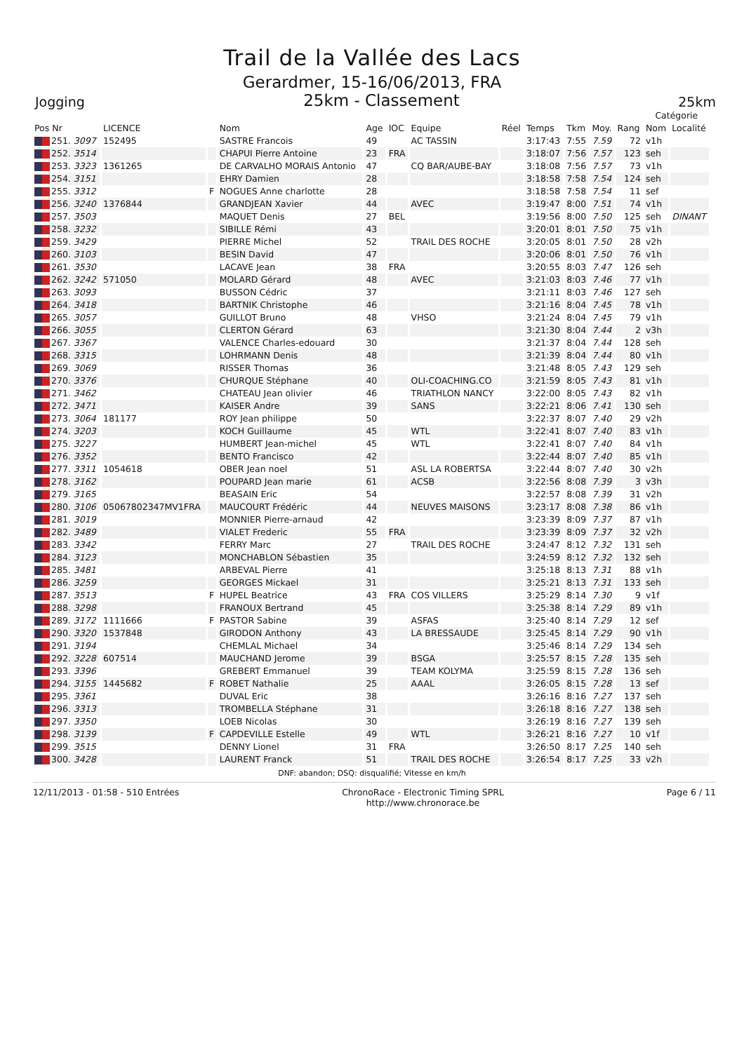Trail de la Vallée des Lacs
Gerardmer, 15-16/06/2013, FRA
Jogging 25km - Classement 25km
| | | | | | | | | | | | | Catégorie | | |
| --- | --- | --- | --- | --- | --- | --- | --- | --- | --- | --- | --- | --- | --- | --- |
| Pos Nr | LICENCE | | Nom | Age | IOC | Equipe | Réel | Temps | Tkm | Moy. | Rang | Nom | Localité | |
| 251. 3097 | 152495 | | SASTRE Francois | 49 | | AC TASSIN | | 3:17:43 | 7:55 | 7.59 | 72 | v1h | | |
| 252. 3514 | | | CHAPUI Pierre Antoine | 23 | FRA | | | 3:18:07 | 7:56 | 7.57 | 123 | seh | | |
| 253. 3323 | 1361265 | | DE CARVALHO MORAIS Antonio | 47 | | CQ BAR/AUBE-BAY | | 3:18:08 | 7:56 | 7.57 | 73 | v1h | | |
| 254. 3151 | | | EHRY Damien | 28 | | | | 3:18:58 | 7:58 | 7.54 | 124 | seh | | |
| 255. 3312 | | F | NOGUES Anne charlotte | 28 | | | | 3:18:58 | 7:58 | 7.54 | 11 | sef | | |
| 256. 3240 | 1376844 | | GRANDJEAN Xavier | 44 | | AVEC | | 3:19:47 | 8:00 | 7.51 | 74 | v1h | | |
| 257. 3503 | | | MAQUET Denis | 27 | BEL | | | 3:19:56 | 8:00 | 7.50 | 125 | seh | DINANT | |
| 258. 3232 | | | SIBILLE Rémi | 43 | | | | 3:20:01 | 8:01 | 7.50 | 75 | v1h | | |
| 259. 3429 | | | PIERRE Michel | 52 | | TRAIL DES ROCHE | | 3:20:05 | 8:01 | 7.50 | 28 | v2h | | |
| 260. 3103 | | | BESIN David | 47 | | | | 3:20:06 | 8:01 | 7.50 | 76 | v1h | | |
| 261. 3530 | | | LACAVE Jean | 38 | FRA | | | 3:20:55 | 8:03 | 7.47 | 126 | seh | | |
| 262. 3242 | 571050 | | MOLARD Gérard | 48 | | AVEC | | 3:21:03 | 8:03 | 7.46 | 77 | v1h | | |
| 263. 3093 | | | BUSSON Cédric | 37 | | | | 3:21:11 | 8:03 | 7.46 | 127 | seh | | |
| 264. 3418 | | | BARTNIK Christophe | 46 | | | | 3:21:16 | 8:04 | 7.45 | 78 | v1h | | |
| 265. 3057 | | | GUILLOT Bruno | 48 | | VHSO | | 3:21:24 | 8:04 | 7.45 | 79 | v1h | | |
| 266. 3055 | | | CLERTON Gérard | 63 | | | | 3:21:30 | 8:04 | 7.44 | 2 | v3h | | |
| 267. 3367 | | | VALENCE Charles-edouard | 30 | | | | 3:21:37 | 8:04 | 7.44 | 128 | seh | | |
| 268. 3315 | | | LOHRMANN Denis | 48 | | | | 3:21:39 | 8:04 | 7.44 | 80 | v1h | | |
| 269. 3069 | | | RISSER Thomas | 36 | | | | 3:21:48 | 8:05 | 7.43 | 129 | seh | | |
| 270. 3376 | | | CHURQUE Stéphane | 40 | | OLI-COACHING.CO | | 3:21:59 | 8:05 | 7.43 | 81 | v1h | | |
| 271. 3462 | | | CHATEAU Jean olivier | 46 | | TRIATHLON NANCY | | 3:22:00 | 8:05 | 7.43 | 82 | v1h | | |
| 272. 3471 | | | KAISER Andre | 39 | | SANS | | 3:22:21 | 8:06 | 7.41 | 130 | seh | | |
| 273. 3064 | 181177 | | ROY Jean philippe | 50 | | | | 3:22:37 | 8:07 | 7.40 | 29 | v2h | | |
| 274. 3203 | | | KOCH Guillaume | 45 | | WTL | | 3:22:41 | 8:07 | 7.40 | 83 | v1h | | |
| 275. 3227 | | | HUMBERT Jean-michel | 45 | | WTL | | 3:22:41 | 8:07 | 7.40 | 84 | v1h | | |
| 276. 3352 | | | BENTO Francisco | 42 | | | | 3:22:44 | 8:07 | 7.40 | 85 | v1h | | |
| 277. 3311 | 1054618 | | OBER Jean noel | 51 | | ASL LA ROBERTSA | | 3:22:44 | 8:07 | 7.40 | 30 | v2h | | |
| 278. 3162 | | | POUPARD Jean marie | 61 | | ACSB | | 3:22:56 | 8:08 | 7.39 | 3 | v3h | | |
| 279. 3165 | | | BEASAIN Eric | 54 | | | | 3:22:57 | 8:08 | 7.39 | 31 | v2h | | |
| 280. 3106 | 05067802347MV1FRA | | MAUCOURT Frédéric | 44 | | NEUVES MAISONS | | 3:23:17 | 8:08 | 7.38 | 86 | v1h | | |
| 281. 3019 | | | MONNIER Pierre-arnaud | 42 | | | | 3:23:39 | 8:09 | 7.37 | 87 | v1h | | |
| 282. 3489 | | | VIALET Frederic | 55 | FRA | | | 3:23:39 | 8:09 | 7.37 | 32 | v2h | | |
| 283. 3342 | | | FERRY Marc | 27 | | TRAIL DES ROCHE | | 3:24:47 | 8:12 | 7.32 | 131 | seh | | |
| 284. 3123 | | | MONCHABLON Sébastien | 35 | | | | 3:24:59 | 8:12 | 7.32 | 132 | seh | | |
| 285. 3481 | | | ARBEVAL Pierre | 41 | | | | 3:25:18 | 8:13 | 7.31 | 88 | v1h | | |
| 286. 3259 | | | GEORGES Mickael | 31 | | | | 3:25:21 | 8:13 | 7.31 | 133 | seh | | |
| 287. 3513 | | F | HUPEL Beatrice | 43 | FRA | COS VILLERS | | 3:25:29 | 8:14 | 7.30 | 9 | v1f | | |
| 288. 3298 | | | FRANOUX Bertrand | 45 | | | | 3:25:38 | 8:14 | 7.29 | 89 | v1h | | |
| 289. 3172 | 1111666 | F | PASTOR Sabine | 39 | | ASFAS | | 3:25:40 | 8:14 | 7.29 | 12 | sef | | |
| 290. 3320 | 1537848 | | GIRODON Anthony | 43 | | LA BRESSAUDE | | 3:25:45 | 8:14 | 7.29 | 90 | v1h | | |
| 291. 3194 | | | CHEMLAL Michael | 34 | | | | 3:25:46 | 8:14 | 7.29 | 134 | seh | | |
| 292. 3228 | 607514 | | MAUCHAND Jerome | 39 | | BSGA | | 3:25:57 | 8:15 | 7.28 | 135 | seh | | |
| 293. 3396 | | | GREBERT Emmanuel | 39 | | TEAM KOLYMA | | 3:25:59 | 8:15 | 7.28 | 136 | seh | | |
| 294. 3155 | 1445682 | F | ROBET Nathalie | 25 | | AAAL | | 3:26:05 | 8:15 | 7.28 | 13 | sef | | |
| 295. 3361 | | | DUVAL Eric | 38 | | | | 3:26:16 | 8:16 | 7.27 | 137 | seh | | |
| 296. 3313 | | | TROMBELLA Stéphane | 31 | | | | 3:26:18 | 8:16 | 7.27 | 138 | seh | | |
| 297. 3350 | | | LOEB Nicolas | 30 | | | | 3:26:19 | 8:16 | 7.27 | 139 | seh | | |
| 298. 3139 | | F | CAPDEVILLE Estelle | 49 | | WTL | | 3:26:21 | 8:16 | 7.27 | 10 | v1f | | |
| 299. 3515 | | | DENNY Lionel | 31 | FRA | | | 3:26:50 | 8:17 | 7.25 | 140 | seh | | |
| 300. 3428 | | | LAURENT Franck | 51 | | TRAIL DES ROCHE | | 3:26:54 | 8:17 | 7.25 | 33 | v2h | | |
DNF: abandon; DSQ: disqualifié; Vitesse en km/h
12/11/2013 - 01:58 - 510 Entrées ChronoRace - Electronic Timing SPRL
http://www.chronorace.be Page 6 / 11